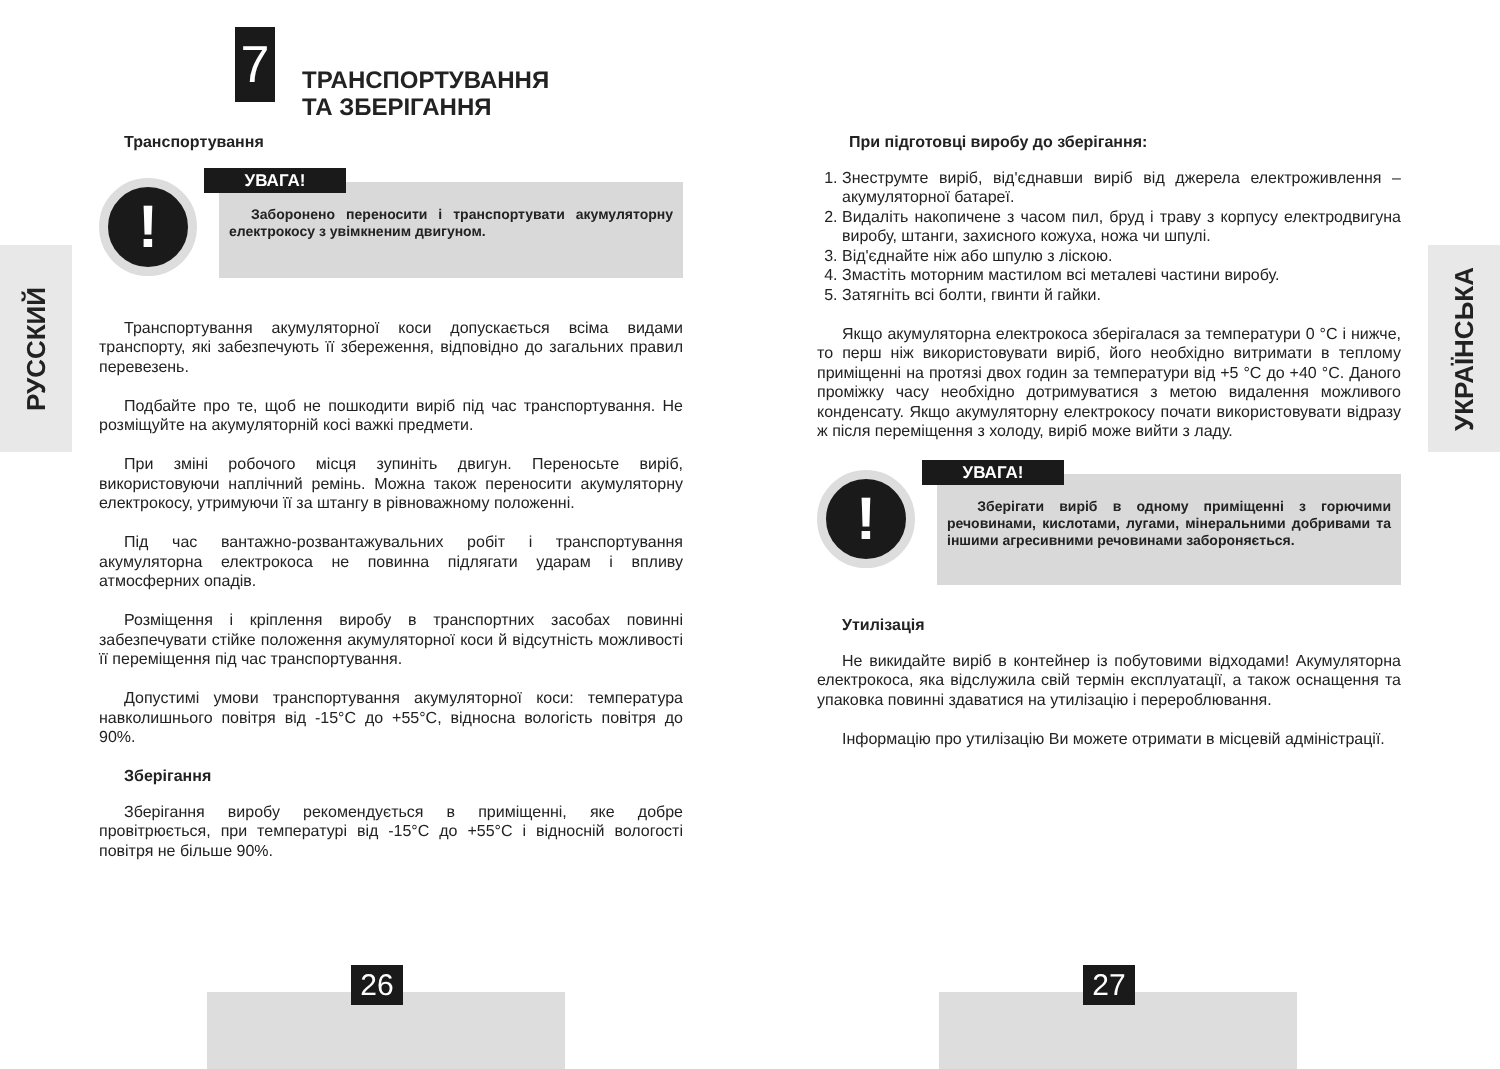7
ТРАНСПОРТУВАННЯ
ТА ЗБЕРІГАННЯ
РУССКИЙ
Транспортування
!
Заборонено переносити і транспортувати акумуляторну електрокосу з увімкненим двигуном.
УВАГА!
Транспортування акумуляторної коси допускається всіма видами транспорту, які забезпечують її збереження, відповідно до загальних правил перевезень.
Подбайте про те, щоб не пошкодити виріб під час транспортування. Не розміщуйте на акумуляторній косі важкі предмети.
При зміні робочого місця зупиніть двигун. Переносьте виріб, використовуючи наплічний ремінь. Можна також переносити акумуляторну електрокосу, утримуючи її за штангу в рівноважному положенні.
Під час вантажно-розвантажувальних робіт і транспортування акумуляторна електрокоса не повинна підлягати ударам і впливу атмосферних опадів.
Розміщення і кріплення виробу в транспортних засобах повинні забезпечувати стійке положення акумуляторної коси й відсутність можливості її переміщення під час транспортування.
Допустимі умови транспортування акумуляторної коси: температура навколишнього повітря від -15°С до +55°С, відносна вологість повітря до 90%.
Зберігання
Зберігання виробу рекомендується в приміщенні, яке добре провітрюється, при температурі від -15°С до +55°С і відносній вологості повітря не більше 90%.
26
УКРАЇНСЬКА
При підготовці виробу до зберігання:
1. Знеструмте виріб, від'єднавши виріб від джерела електроживлення – акумуляторної батареї.
2. Видаліть накопичене з часом пил, бруд і траву з корпусу електродвигуна виробу, штанги, захисного кожуха, ножа чи шпулі.
3. Від'єднайте ніж або шпулю з ліскою.
4. Змастіть моторним мастилом всі металеві частини виробу.
5. Затягніть всі болти, гвинти й гайки.
Якщо акумуляторна електрокоса зберігалася за температури 0 °С і нижче, то перш ніж використовувати виріб, його необхідно витримати в теплому приміщенні на протязі двох годин за температури від +5 °С до +40 °С. Даного проміжку часу необхідно дотримуватися з метою видалення можливого конденсату. Якщо акумуляторну електрокосу почати використовувати відразу ж після переміщення з холоду, виріб може вийти з ладу.
!
Зберігати виріб в одному приміщенні з горючими речовинами, кислотами, лугами, мінеральними добривами та іншими агресивними речовинами забороняється.
УВАГА!
Утилізація
Не викидайте виріб в контейнер із побутовими відходами! Акумуляторна електрокоса, яка відслужила свій термін експлуатації, а також оснащення та упаковка повинні здаватися на утилізацію і перероблювання.
Інформацію про утилізацію Ви можете отримати в місцевій адміністрації.
27